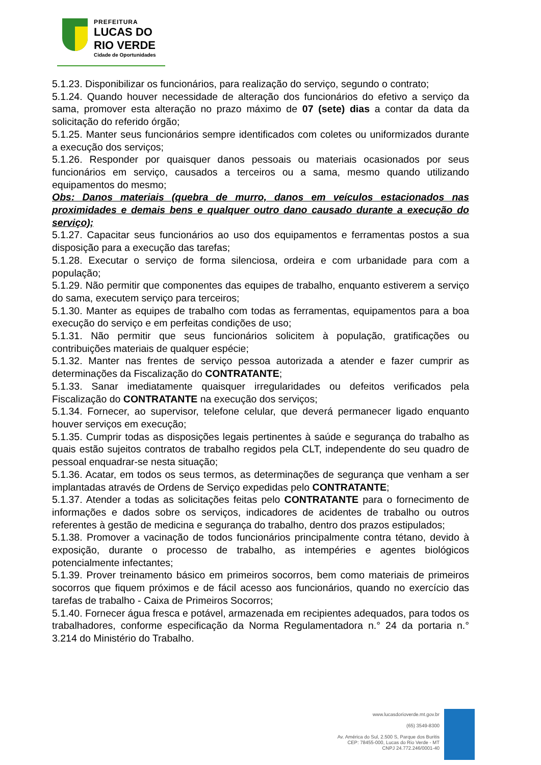PREFEITURA
LUCAS DO
RIO VERDE
Cidade de Oportunidades
5.1.23. Disponibilizar os funcionários, para realização do serviço, segundo o contrato;
5.1.24. Quando houver necessidade de alteração dos funcionários do efetivo a serviço da sama, promover esta alteração no prazo máximo de 07 (sete) dias a contar da data da solicitação do referido órgão;
5.1.25. Manter seus funcionários sempre identificados com coletes ou uniformizados durante a execução dos serviços;
5.1.26. Responder por quaisquer danos pessoais ou materiais ocasionados por seus funcionários em serviço, causados a terceiros ou a sama, mesmo quando utilizando equipamentos do mesmo;
Obs: Danos materiais (quebra de murro, danos em veículos estacionados nas proximidades e demais bens e qualquer outro dano causado durante a execução do serviço);
5.1.27. Capacitar seus funcionários ao uso dos equipamentos e ferramentas postos a sua disposição para a execução das tarefas;
5.1.28. Executar o serviço de forma silenciosa, ordeira e com urbanidade para com a população;
5.1.29. Não permitir que componentes das equipes de trabalho, enquanto estiverem a serviço do sama, executem serviço para terceiros;
5.1.30. Manter as equipes de trabalho com todas as ferramentas, equipamentos para a boa execução do serviço e em perfeitas condições de uso;
5.1.31. Não permitir que seus funcionários solicitem à população, gratificações ou contribuições materiais de qualquer espécie;
5.1.32. Manter nas frentes de serviço pessoa autorizada a atender e fazer cumprir as determinações da Fiscalização do CONTRATANTE;
5.1.33. Sanar imediatamente quaisquer irregularidades ou defeitos verificados pela Fiscalização do CONTRATANTE na execução dos serviços;
5.1.34. Fornecer, ao supervisor, telefone celular, que deverá permanecer ligado enquanto houver serviços em execução;
5.1.35. Cumprir todas as disposições legais pertinentes à saúde e segurança do trabalho as quais estão sujeitos contratos de trabalho regidos pela CLT, independente do seu quadro de pessoal enquadrar-se nesta situação;
5.1.36. Acatar, em todos os seus termos, as determinações de segurança que venham a ser implantadas através de Ordens de Serviço expedidas pelo CONTRATANTE;
5.1.37. Atender a todas as solicitações feitas pelo CONTRATANTE para o fornecimento de informações e dados sobre os serviços, indicadores de acidentes de trabalho ou outros referentes à gestão de medicina e segurança do trabalho, dentro dos prazos estipulados;
5.1.38. Promover a vacinação de todos funcionários principalmente contra tétano, devido à exposição, durante o processo de trabalho, as intempéries e agentes biológicos potencialmente infectantes;
5.1.39. Prover treinamento básico em primeiros socorros, bem como materiais de primeiros socorros que fiquem próximos e de fácil acesso aos funcionários, quando no exercício das tarefas de trabalho - Caixa de Primeiros Socorros;
5.1.40. Fornecer água fresca e potável, armazenada em recipientes adequados, para todos os trabalhadores, conforme especificação da Norma Regulamentadora n.° 24 da portaria n.° 3.214 do Ministério do Trabalho.
www.lucasdorioverde.mt.gov.br
(65) 3549-8300
Av. América do Sul, 2.500 S, Parque dos Buritis
CEP: 78455-000, Lucas do Rio Verde - MT
CNPJ 24.772.246/0001-40